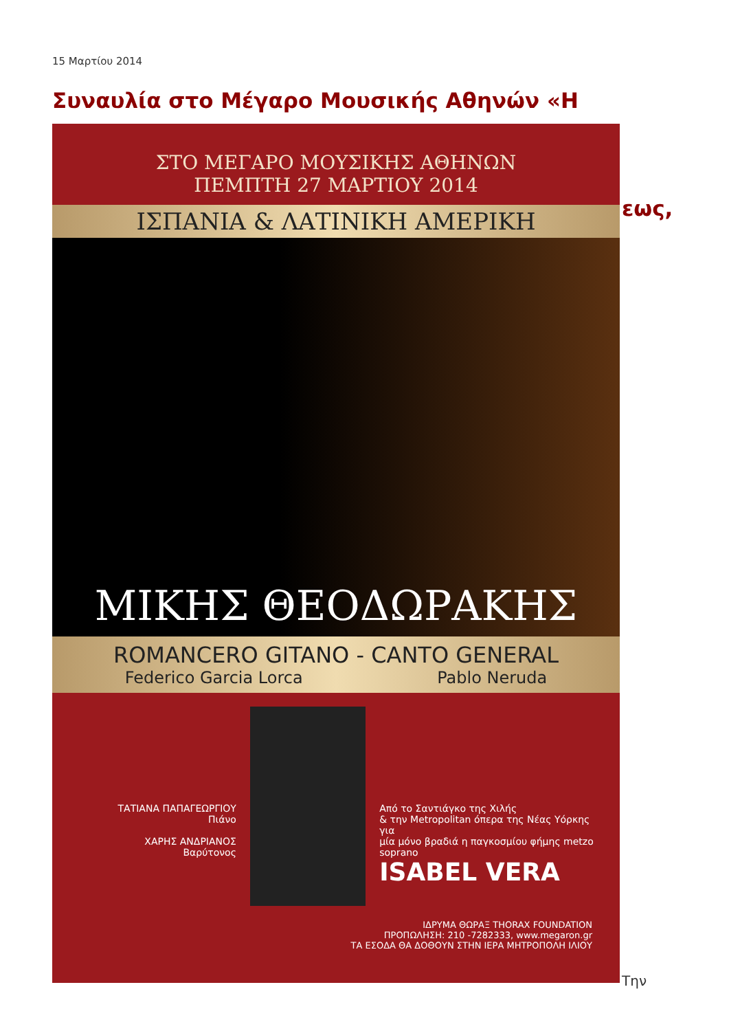15 Μαρτίου 2014
Συναυλία στο Μέγαρο Μουσικής Αθηνών «Η
εως,
ΣΤΟ ΜΕΓΑΡΟ ΜΟΥΣΙΚΗΣ ΑΘΗΝΩΝ
ΠΕΜΠΤΗ 27 ΜΑΡΤΙΟΥ 2014
ΙΣΠΑΝΙΑ & ΛΑΤΙΝΙΚΗ ΑΜΕΡΙΚΗ
ΜΙΚΗΣ ΘΕΟΔΩΡΑΚΗΣ
ROMANCERO GITANO - CANTO GENERAL
Federico Garcia Lorca Pablo Neruda
ΤΑΤΙΑΝΑ ΠΑΠΑΓΕΩΡΓΙΟΥ
Πιάνο
ΧΑΡΗΣ ΑΝΔΡΙΑΝΟΣ
Βαρύτονος
Από το Σαντιάγκο της Χιλής
& την Metropolitan όπερα της Νέας Υόρκης για
μία μόνο βραδιά η παγκοσμίου φήμης metzo soprano
ISABEL VERA
ΙΔΡΥΜΑ ΘΩΡΑΞ THORAX FOUNDATION
ΠΡΟΠΩΛΗΣΗ: 210 -7282333, www.megaron.gr
ΤΑ ΕΣΟΔΑ ΘΑ ΔΟΘΟΥΝ ΣΤΗΝ ΙΕΡΑ ΜΗΤΡΟΠΟΛΗ ΙΛΙΟΥ
Την